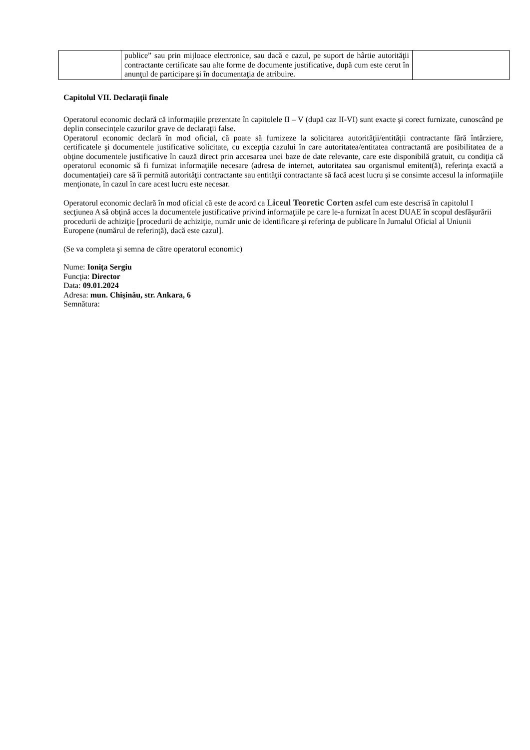| | publice” sau prin mijloace electronice, sau dacă e cazul, pe suport de hârtie autorităţii contractante certificate sau alte forme de documente justificative, după cum este cerut în anunţul de participare şi în documentaţia de atribuire. | |
Capitolul VII. Declaraţii finale
Operatorul economic declară că informaţiile prezentate în capitolele II – V (după caz II-VI) sunt exacte şi corect furnizate, cunoscând pe deplin consecinţele cazurilor grave de declaraţii false.
Operatorul economic declară în mod oficial, că poate să furnizeze la solicitarea autorităţii/entităţii contractante fără întârziere, certificatele şi documentele justificative solicitate, cu excepţia cazului în care autoritatea/entitatea contractantă are posibilitatea de a obţine documentele justificative în cauză direct prin accesarea unei baze de date relevante, care este disponibilă gratuit, cu condiţia că operatorul economic să fi furnizat informaţiile necesare (adresa de internet, autoritatea sau organismul emitent(ă), referinţa exactă a documentaţiei) care să îi permită autorităţii contractante sau entităţii contractante să facă acest lucru şi se consimte accesul la informaţiile menţionate, în cazul în care acest lucru este necesar.
Operatorul economic declară în mod oficial că este de acord ca Liceul Teoretic Corten astfel cum este descrisă în capitolul I secţiunea A să obţină acces la documentele justificative privind informaţiile pe care le-a furnizat în acest DUAE în scopul desfăşurării procedurii de achiziţie [procedurii de achiziţie, număr unic de identificare şi referinţa de publicare în Jurnalul Oficial al Uniunii Europene (numărul de referinţă), dacă este cazul].
(Se va completa şi semna de către operatorul economic)
Nume: Ioniţa Sergiu
Funcţia: Director
Data: 09.01.2024
Adresa: mun. Chişinău, str. Ankara, 6
Semnătura: